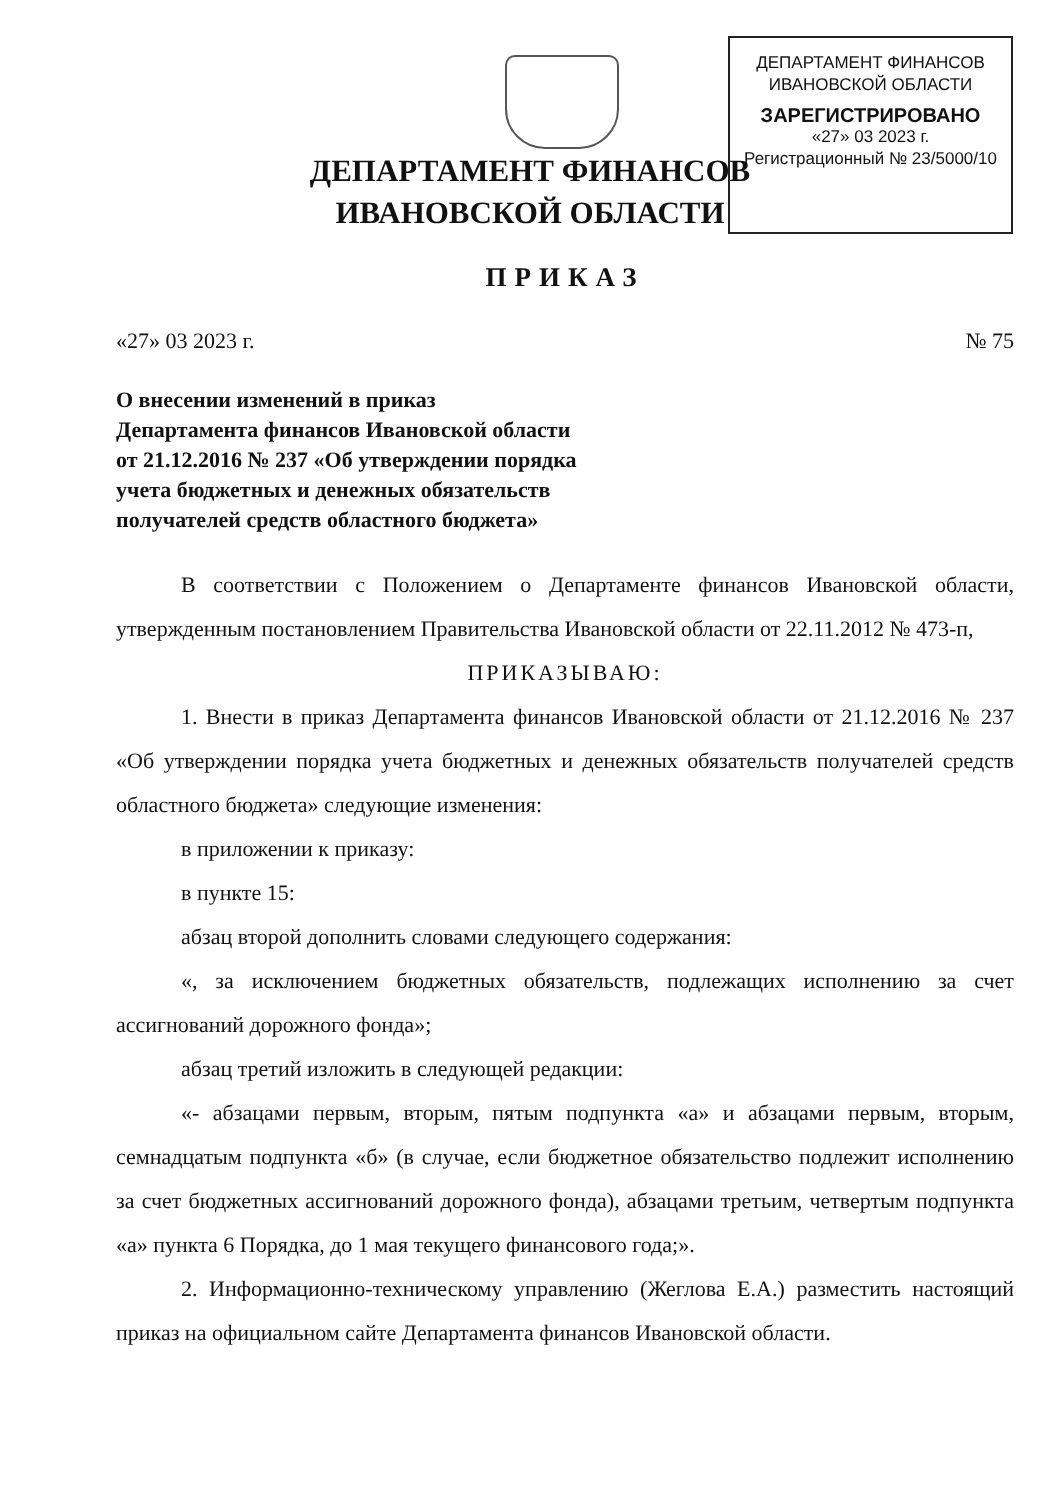ДЕПАРТАМЕНТ ФИНАНСОВ
ИВАНОВСКОЙ ОБЛАСТИ
ЗАРЕГИСТРИРОВАНО
«27» 03 2023 г.
Регистрационный № 23/5000/10
ДЕПАРТАМЕНТ ФИНАНСОВ
ИВАНОВСКОЙ ОБЛАСТИ
ПРИКАЗ
«27» 03 2023 г. № 75
О внесении изменений в приказ
Департамента финансов Ивановской области
от 21.12.2016 № 237 «Об утверждении порядка
учета бюджетных и денежных обязательств
получателей средств областного бюджета»
В соответствии с Положением о Департаменте финансов Ивановской области, утвержденным постановлением Правительства Ивановской области от 22.11.2012 № 473-п,
ПРИКАЗЫВАЮ:
1. Внести в приказ Департамента финансов Ивановской области от 21.12.2016 № 237 «Об утверждении порядка учета бюджетных и денежных обязательств получателей средств областного бюджета» следующие изменения:
в приложении к приказу:
в пункте 15:
абзац второй дополнить словами следующего содержания:
«, за исключением бюджетных обязательств, подлежащих исполнению за счет ассигнований дорожного фонда»;
абзац третий изложить в следующей редакции:
«- абзацами первым, вторым, пятым подпункта «а» и абзацами первым, вторым, семнадцатым подпункта «б» (в случае, если бюджетное обязательство подлежит исполнению за счет бюджетных ассигнований дорожного фонда), абзацами третьим, четвертым подпункта «а» пункта 6 Порядка, до 1 мая текущего финансового года;».
2. Информационно-техническому управлению (Жеглова Е.А.) разместить настоящий приказ на официальном сайте Департамента финансов Ивановской области.